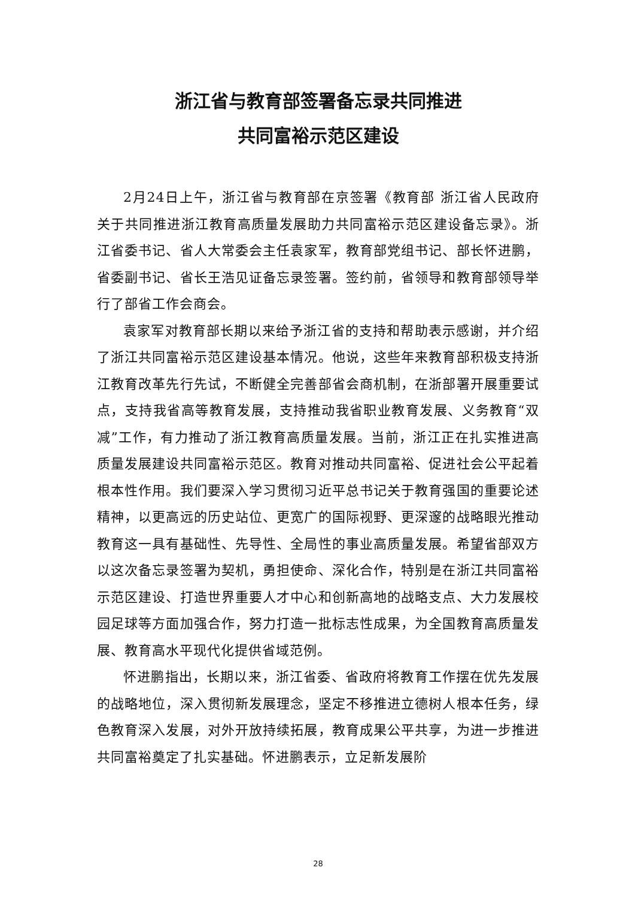浙江省与教育部签署备忘录共同推进
共同富裕示范区建设
2月24日上午，浙江省与教育部在京签署《教育部 浙江省人民政府关于共同推进浙江教育高质量发展助力共同富裕示范区建设备忘录》。浙江省委书记、省人大常委会主任袁家军，教育部党组书记、部长怀进鹏，省委副书记、省长王浩见证备忘录签署。签约前，省领导和教育部领导举行了部省工作会商会。
袁家军对教育部长期以来给予浙江省的支持和帮助表示感谢，并介绍了浙江共同富裕示范区建设基本情况。他说，这些年来教育部积极支持浙江教育改革先行先试，不断健全完善部省会商机制，在浙部署开展重要试点，支持我省高等教育发展，支持推动我省职业教育发展、义务教育“双减”工作，有力推动了浙江教育高质量发展。当前，浙江正在扎实推进高质量发展建设共同富裕示范区。教育对推动共同富裕、促进社会公平起着根本性作用。我们要深入学习贯彻习近平总书记关于教育强国的重要论述精神，以更高远的历史站位、更宽广的国际视野、更深邃的战略眼光推动教育这一具有基础性、先导性、全局性的事业高质量发展。希望省部双方以这次备忘录签署为契机，勇担使命、深化合作，特别是在浙江共同富裕示范区建设、打造世界重要人才中心和创新高地的战略支点、大力发展校园足球等方面加强合作，努力打造一批标志性成果，为全国教育高质量发展、教育高水平现代化提供省域范例。
怀进鹏指出，长期以来，浙江省委、省政府将教育工作摆在优先发展的战略地位，深入贯彻新发展理念，坚定不移推进立德树人根本任务，绿色教育深入发展，对外开放持续拓展，教育成果公平共享，为进一步推进共同富裕奠定了扎实基础。怀进鹏表示，立足新发展阶
28